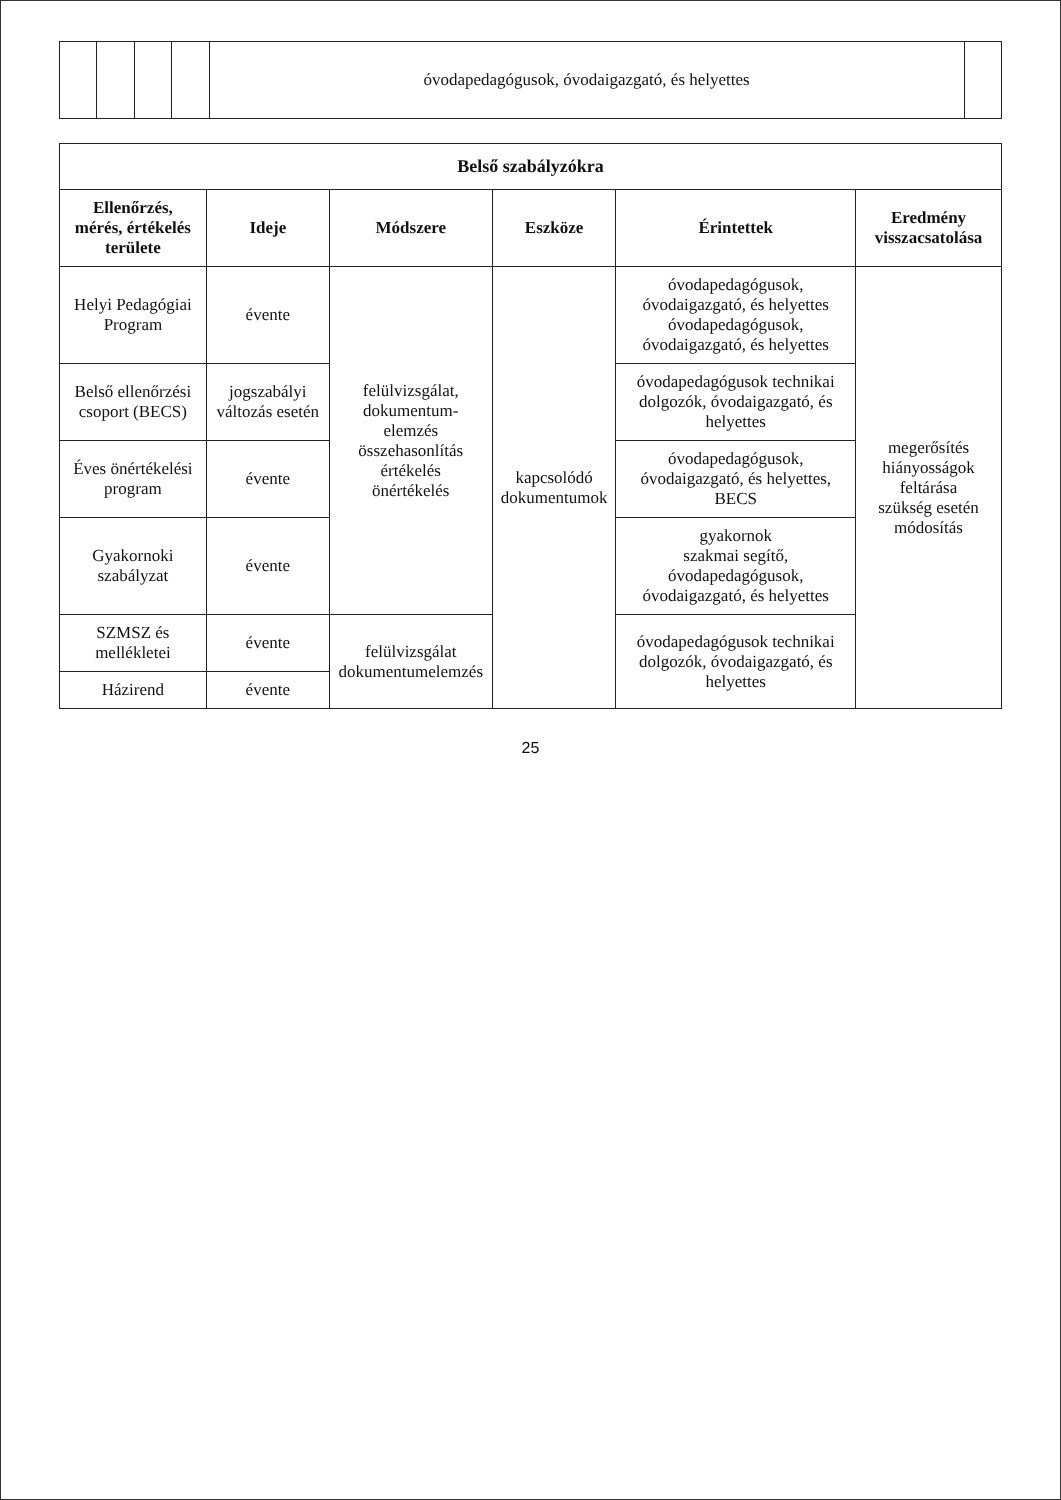| | | | | óvodapedagógusok, óvodaigazgató, és helyettes | |
| Belső szabályzókra | | | | | |
| Ellenőrzés, mérés, értékelés területe | Ideje | Módszere | Eszköze | Érintettek | Eredmény visszacsatolása |
| Helyi Pedagógiai Program | évente | felülvizsgálat, dokumentum-elemzés összehasonlítás értékelés önértékelés | kapcsolódó dokumentumok | óvodapedagógusok, óvodaigazgató, és helyettes óvodapedagógusok, óvodaigazgató, és helyettes | megerősítés hiányosságok feltárása szükség esetén módosítás |
| Belső ellenőrzési csoport (BECS) | jogszabályi változás esetén | | | óvodapedagógusok technikai dolgozók, óvodaigazgató, és helyettes | |
| Éves önértékelési program | évente | | | óvodapedagógusok, óvodaigazgató, és helyettes, BECS | |
| Gyakornoki szabályzat | évente | | | gyakornok szakmai segítő, óvodapedagógusok, óvodaigazgató, és helyettes | |
| SZMSZ és mellékletei | évente | felülvizsgálat dokumentumelemzés | | óvodapedagógusok technikai dolgozók, óvodaigazgató, és helyettes | |
| Házirend | évente | | | | |
25